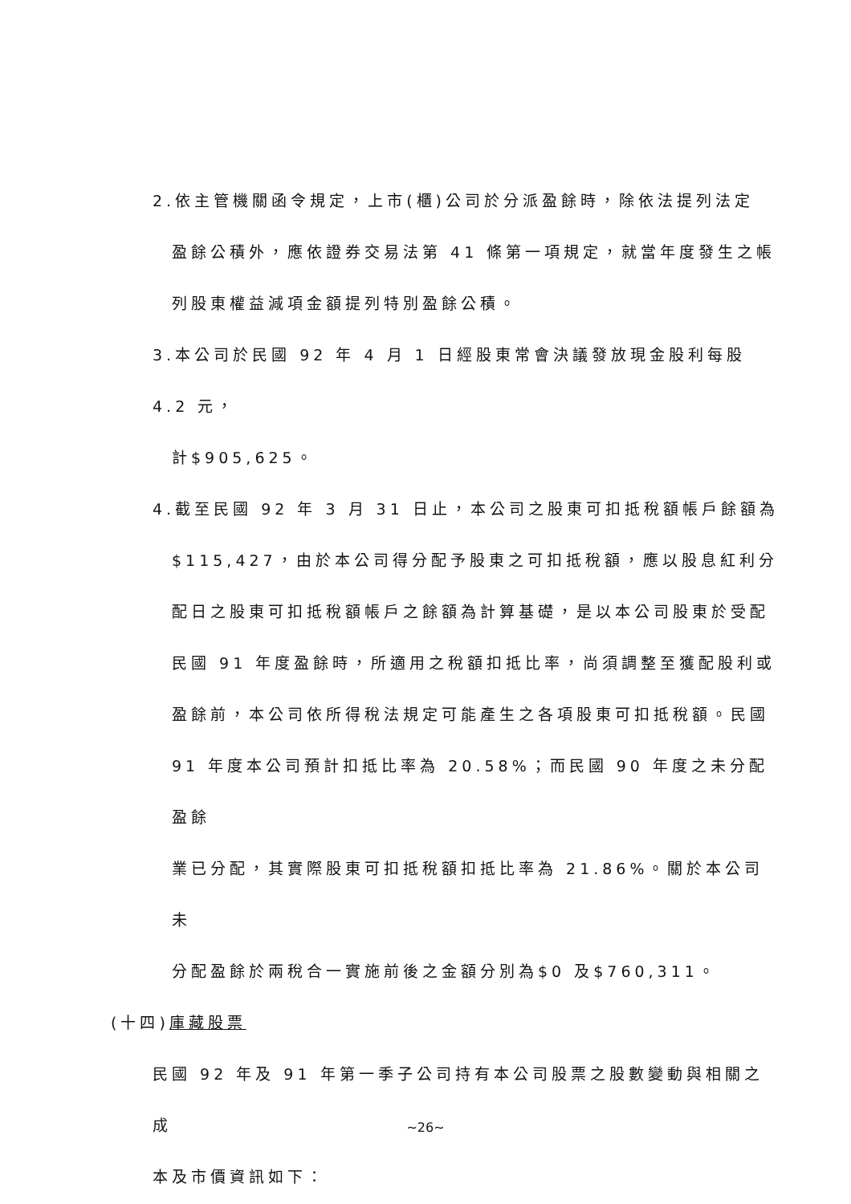2.依主管機關函令規定，上市(櫃)公司於分派盈餘時，除依法提列法定
盈餘公積外，應依證券交易法第 41 條第一項規定，就當年度發生之帳
列股東權益減項金額提列特別盈餘公積。
3.本公司於民國 92 年 4 月 1 日經股東常會決議發放現金股利每股 4.2 元，
計$905,625。
4.截至民國 92 年 3 月 31 日止，本公司之股東可扣抵稅額帳戶餘額為
$115,427，由於本公司得分配予股東之可扣抵稅額，應以股息紅利分
配日之股東可扣抵稅額帳戶之餘額為計算基礎，是以本公司股東於受配
民國 91 年度盈餘時，所適用之稅額扣抵比率，尚須調整至獲配股利或
盈餘前，本公司依所得稅法規定可能產生之各項股東可扣抵稅額。民國
91 年度本公司預計扣抵比率為 20.58%；而民國 90 年度之未分配盈餘
業已分配，其實際股東可扣抵稅額扣抵比率為 21.86%。關於本公司未
分配盈餘於兩稅合一實施前後之金額分別為$0 及$760,311。
(十四)庫藏股票
民國 92 年及 91 年第一季子公司持有本公司股票之股數變動與相關之成
本及市價資訊如下：
~26~